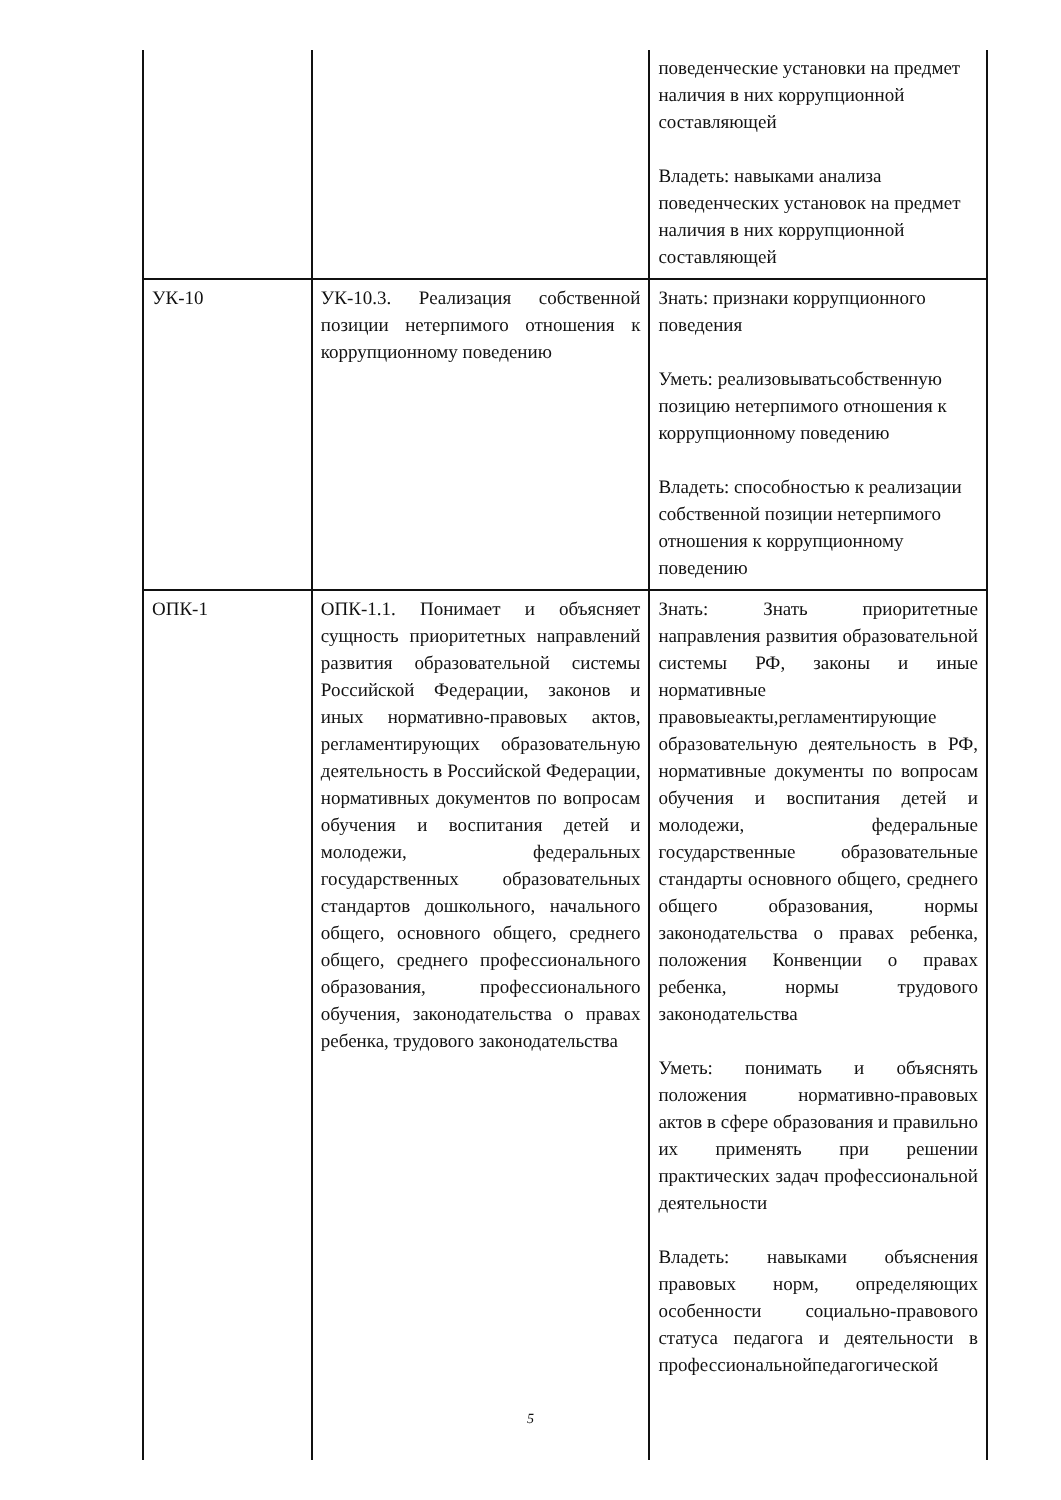| | | поведенческие установки на предмет наличия в них коррупционной составляющей Владеть: навыками анализа поведенческих установок на предмет наличия в них коррупционной составляющей |
| УК-10 | УК-10.3. Реализация собственной позиции нетерпимого отношения к коррупционному поведению | Знать: признаки коррупционного поведения Уметь: реализовыватьсобственную позицию нетерпимого отношения к коррупционному поведению Владеть: способностью к реализации собственной позиции нетерпимого отношения к коррупционному поведению |
| ОПК-1 | ОПК-1.1. Понимает и объясняет сущность приоритетных направлений развития образовательной системы Российской Федерации, законов и иных нормативно-правовых актов, регламентирующих образовательную деятельность в Российской Федерации, нормативных документов по вопросам обучения и воспитания детей и молодежи, федеральных государственных образовательных стандартов дошкольного, начального общего, основного общего, среднего общего, среднего профессионального образования, профессионального обучения, законодательства о правах ребенка, трудового законодательства | Знать: Знать приоритетные направления развития образовательной системы РФ, законы и иные нормативные правовыеакты,регламентирующие образовательную деятельность в РФ, нормативные документы по вопросам обучения и воспитания детей и молодежи, федеральные государственные образовательные стандарты основного общего, среднего общего образования, нормы законодательства о правах ребенка, положения Конвенции о правах ребенка, нормы трудового законодательства Уметь: понимать и объяснять положения нормативно-правовых актов в сфере образования и правильно их применять при решении практических задач профессиональной деятельности Владеть: навыками объяснения правовых норм, определяющих особенности социально-правового статуса педагога и деятельности в профессиональнойпедагогической |
5